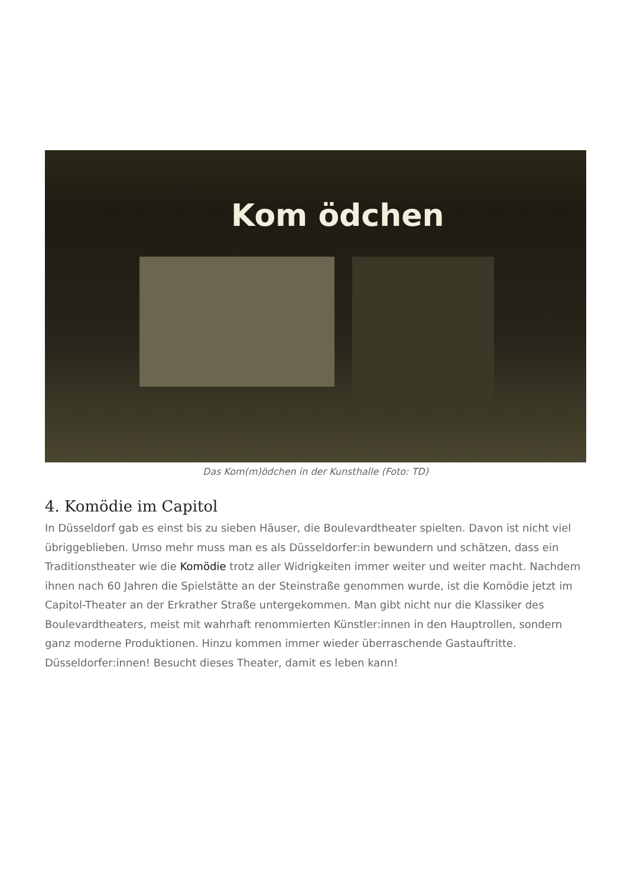Kom ödchen
Das Kom(m)ödchen in der Kunsthalle (Foto: TD)
4. Komödie im Capitol
In Düsseldorf gab es einst bis zu sieben Häuser, die Boulevardtheater spielten. Davon ist nicht viel übriggeblieben. Umso mehr muss man es als Düsseldorfer:in bewundern und schätzen, dass ein Traditionstheater wie die Komödie trotz aller Widrigkeiten immer weiter und weiter macht. Nachdem ihnen nach 60 Jahren die Spielstätte an der Steinstraße genommen wurde, ist die Komödie jetzt im Capitol-Theater an der Erkrather Straße untergekommen. Man gibt nicht nur die Klassiker des Boulevardtheaters, meist mit wahrhaft renommierten Künstler:innen in den Hauptrollen, sondern ganz moderne Produktionen. Hinzu kommen immer wieder überraschende Gastauftritte. Düsseldorfer:innen! Besucht dieses Theater, damit es leben kann!